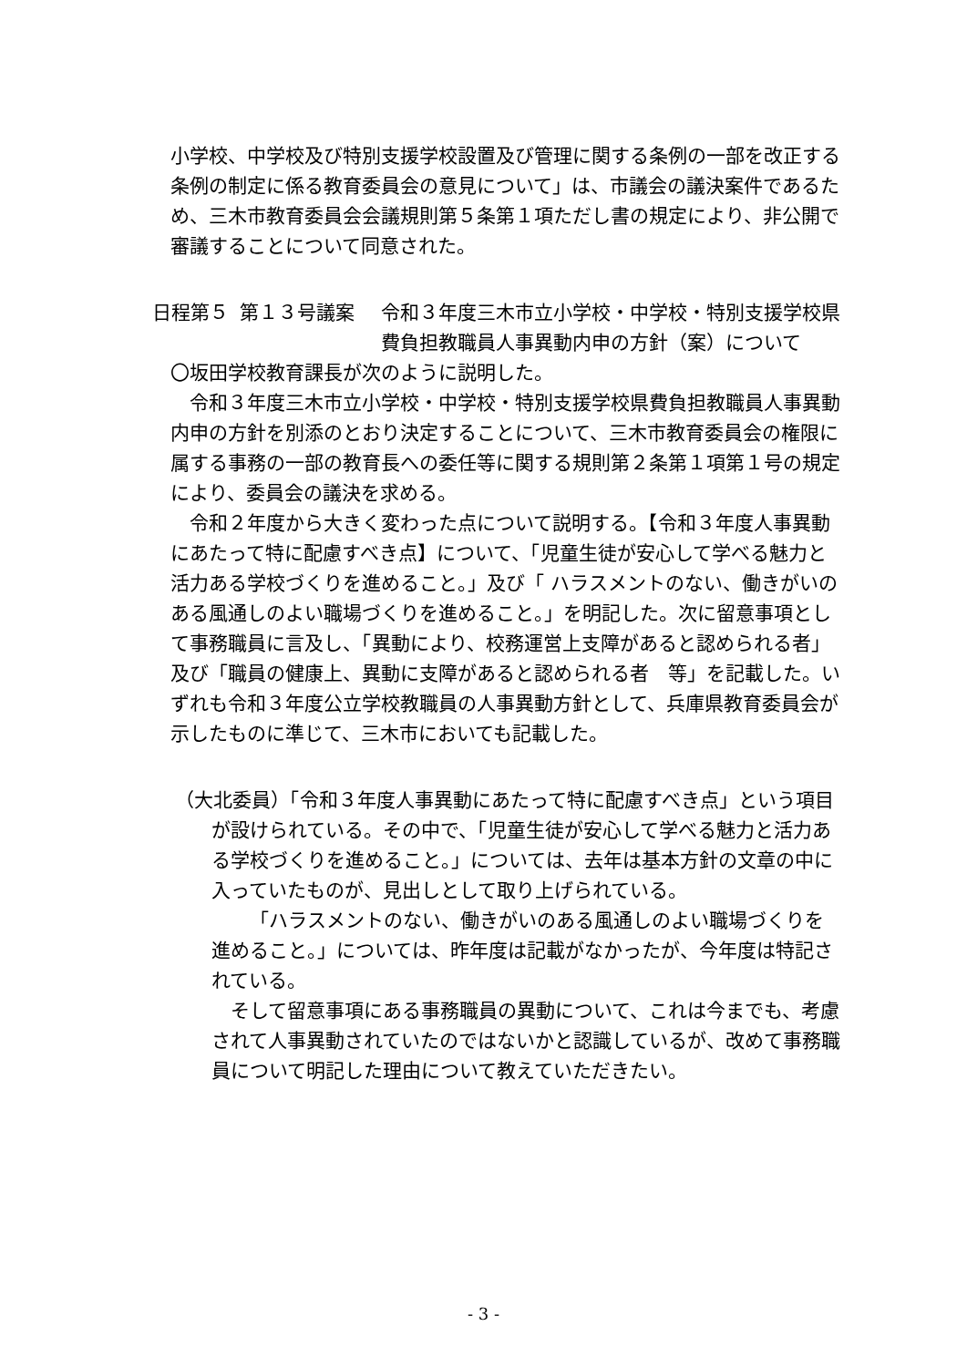小学校、中学校及び特別支援学校設置及び管理に関する条例の一部を改正する条例の制定に係る教育委員会の意見について」は、市議会の議決案件であるため、三木市教育委員会会議規則第５条第１項ただし書の規定により、非公開で審議することについて同意された。
日程第５ 第１３号議案 令和３年度三木市立小学校・中学校・特別支援学校県費負担教職員人事異動内申の方針（案）について
〇坂田学校教育課長が次のように説明した。
令和３年度三木市立小学校・中学校・特別支援学校県費負担教職員人事異動内申の方針を別添のとおり決定することについて、三木市教育委員会の権限に属する事務の一部の教育長への委任等に関する規則第２条第１項第１号の規定により、委員会の議決を求める。
令和２年度から大きく変わった点について説明する。【令和３年度人事異動にあたって特に配慮すべき点】について、「児童生徒が安心して学べる魅力と活力ある学校づくりを進めること。」及び「 ハラスメントのない、働きがいのある風通しのよい職場づくりを進めること。」を明記した。次に留意事項として事務職員に言及し、「異動により、校務運営上支障があると認められる者」及び「職員の健康上、異動に支障があると認められる者　等」を記載した。いずれも令和３年度公立学校教職員の人事異動方針として、兵庫県教育委員会が示したものに準じて、三木市においても記載した。
（大北委員）「令和３年度人事異動にあたって特に配慮すべき点」という項目が設けられている。その中で、「児童生徒が安心して学べる魅力と活力ある学校づくりを進めること。」については、去年は基本方針の文章の中に入っていたものが、見出しとして取り上げられている。
「ハラスメントのない、働きがいのある風通しのよい職場づくりを進めること。」については、昨年度は記載がなかったが、今年度は特記されている。
そして留意事項にある事務職員の異動について、これは今までも、考慮されて人事異動されていたのではないかと認識しているが、改めて事務職員について明記した理由について教えていただきたい。
- 3 -